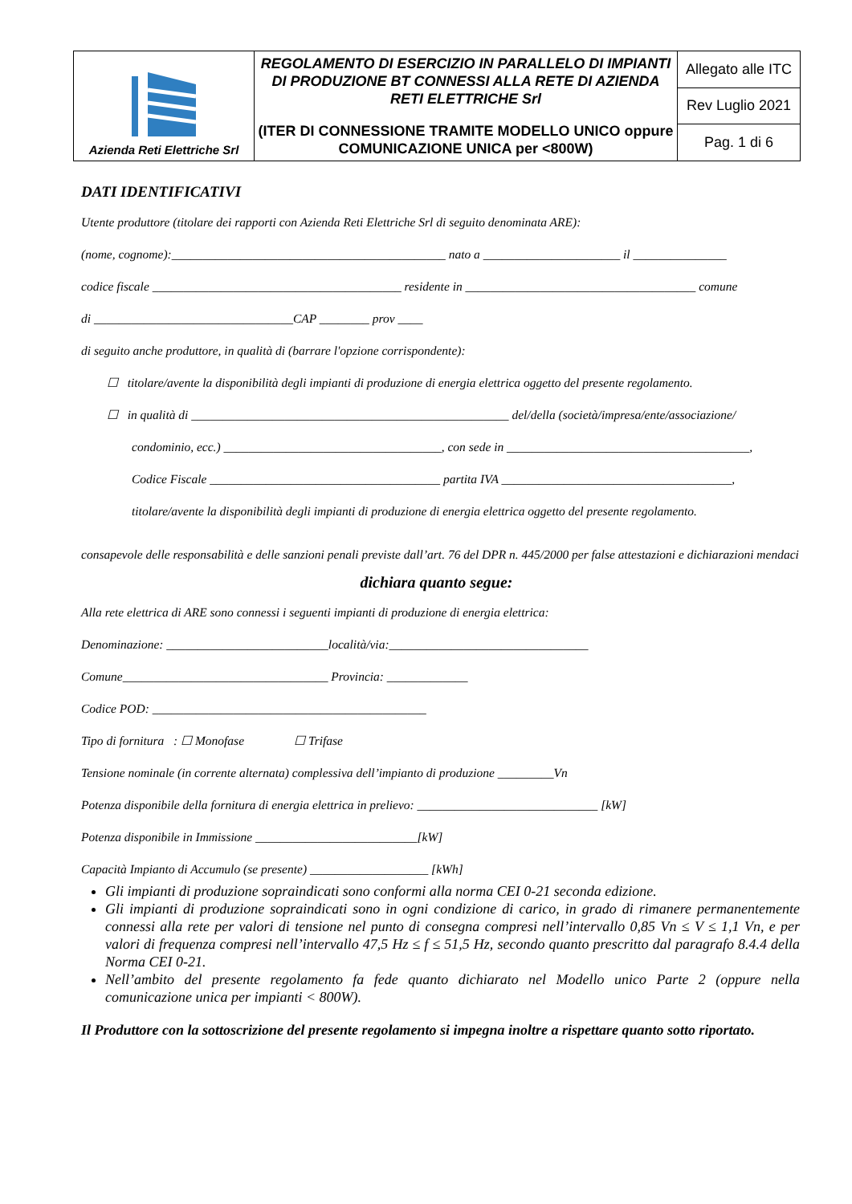| Azienda Reti Elettriche Srl | REGOLAMENTO DI ESERCIZIO IN PARALLELO DI IMPIANTI DI PRODUZIONE BT CONNESSI ALLA RETE DI AZIENDA RETI ELETTRICHE Srl (ITER DI CONNESSIONE TRAMITE MODELLO UNICO oppure COMUNICAZIONE UNICA per <800W) | Allegato alle ITC |
| | | Rev Luglio 2021 |
| | | Pag. 1 di 6 |
DATI IDENTIFICATIVI
Utente produttore (titolare dei rapporti con Azienda Reti Elettriche Srl di seguito denominata ARE):
(nome, cognome):____________________________________________ nato a ______________________ il _______________
codice fiscale ________________________________________ residente in _____________________________________ comune
di ________________________________CAP ________ prov ____
di seguito anche produttore, in qualità di (barrare l'opzione corrispondente):
☐ titolare/avente la disponibilità degli impianti di produzione di energia elettrica oggetto del presente regolamento.
☐ in qualità di ___________________________________________________ del/della (società/impresa/ente/associazione/
condominio, ecc.) ___________________________________, con sede in _______________________________________,
Codice Fiscale _____________________________________ partita IVA _____________________________________,
titolare/avente la disponibilità degli impianti di produzione di energia elettrica oggetto del presente regolamento.
consapevole delle responsabilità e delle sanzioni penali previste dall’art. 76 del DPR n. 445/2000 per false attestazioni e dichiarazioni mendaci
dichiara quanto segue:
Alla rete elettrica di ARE sono connessi i seguenti impianti di produzione di energia elettrica:
Denominazione: __________________________località/via:________________________________
Comune_________________________________ Provincia: _____________
Codice POD: ____________________________________________
Tipo di fornitura : ☐ Monofase ☐ Trifase
Tensione nominale (in corrente alternata) complessiva dell’impianto di produzione _________Vn
Potenza disponibile della fornitura di energia elettrica in prelievo: _____________________________ [kW]
Potenza disponibile in Immissione __________________________[kW]
Capacità Impianto di Accumulo (se presente) ___________________ [kWh]
Gli impianti di produzione sopraindicati sono conformi alla norma CEI 0-21 seconda edizione.
Gli impianti di produzione sopraindicati sono in ogni condizione di carico, in grado di rimanere permanentemente connessi alla rete per valori di tensione nel punto di consegna compresi nell’intervallo 0,85 Vn ≤ V ≤ 1,1 Vn, e per valori di frequenza compresi nell’intervallo 47,5 Hz ≤ f ≤ 51,5 Hz, secondo quanto prescritto dal paragrafo 8.4.4 della Norma CEI 0-21.
Nell’ambito del presente regolamento fa fede quanto dichiarato nel Modello unico Parte 2 (oppure nella comunicazione unica per impianti < 800W).
Il Produttore con la sottoscrizione del presente regolamento si impegna inoltre a rispettare quanto sotto riportato.